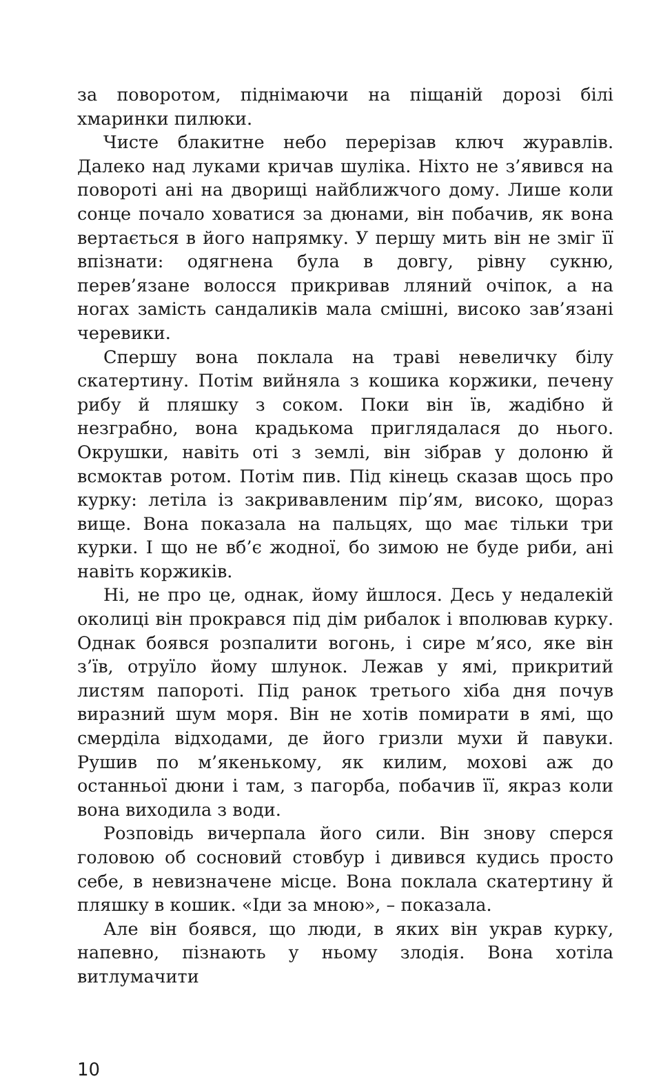за поворотом, піднімаючи на піщаній дорозі білі хмаринки пилюки.
Чисте блакитне небо перерізав ключ журавлів. Далеко над луками кричав шуліка. Ніхто не з’явився на повороті ані на дворищі найближчого дому. Лише коли сонце почало ховатися за дюнами, він побачив, як вона вертається в його напрямку. У першу мить він не зміг її впізнати: одягнена була в довгу, рівну сукню, перев’язане волосся прикривав лляний очіпок, а на ногах замість сандаликів мала смішні, високо зав’язані черевики.
Спершу вона поклала на траві невеличку білу скатертину. Потім вийняла з кошика коржики, печену рибу й пляшку з соком. Поки він їв, жадібно й незграбно, вона крадькома приглядалася до нього. Окрушки, навіть оті з землі, він зібрав у долоню й всмоктав ротом. Потім пив. Під кінець сказав щось про курку: летіла із закривавленим пір’ям, високо, щораз вище. Вона показала на пальцях, що має тільки три курки. І що не вб’є жодної, бо зимою не буде риби, ані навіть коржиків.
Ні, не про це, однак, йому йшлося. Десь у недалекій околиці він прокрався під дім рибалок і вполював курку. Однак боявся розпалити вогонь, і сире м’ясо, яке він з’їв, отруїло йому шлунок. Лежав у ямі, прикритий листям папороті. Під ранок третього хіба дня почув виразний шум моря. Він не хотів помирати в ямі, що смерділа відходами, де його гризли мухи й павуки. Рушив по м’якенькому, як килим, мохові аж до останньої дюни і там, з пагорба, побачив її, якраз коли вона виходила з води.
Розповідь вичерпала його сили. Він знову сперся головою об сосновий стовбур і дивився кудись просто себе, в невизначене місце. Вона поклала скатертину й пляшку в кошик. «Іди за мною», – показала.
Але він боявся, що люди, в яких він украв курку, напевно, пізнають у ньому злодія. Вона хотіла витлумачити
10